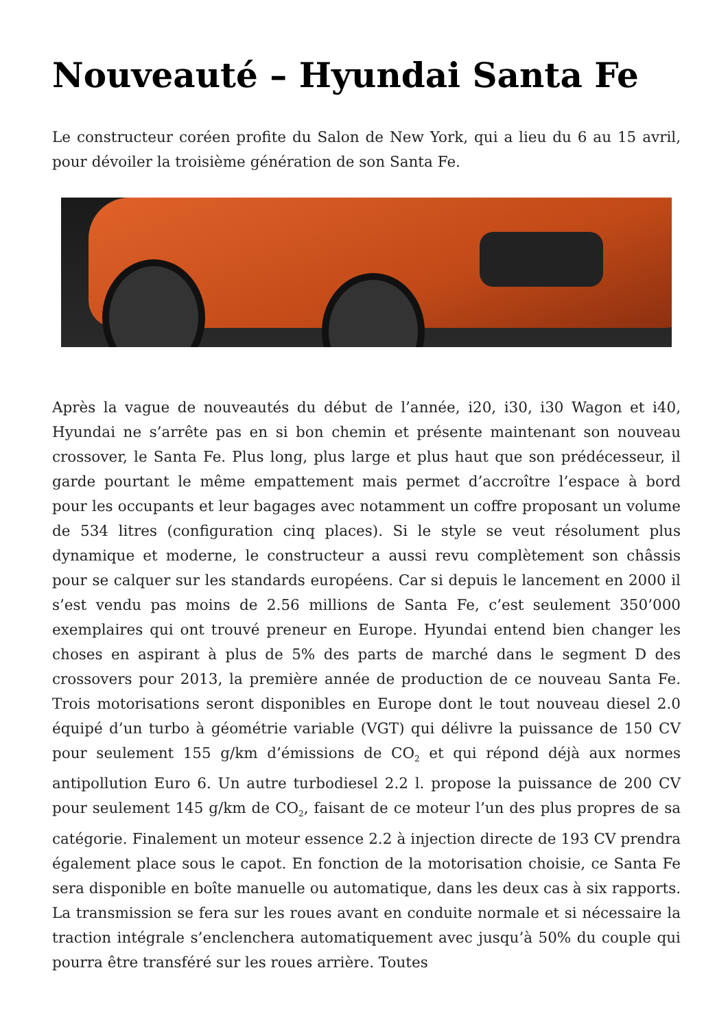Nouveauté – Hyundai Santa Fe
Le constructeur coréen profite du Salon de New York, qui a lieu du 6 au 15 avril, pour dévoiler la troisième génération de son Santa Fe.
Après la vague de nouveautés du début de l’année, i20, i30, i30 Wagon et i40, Hyundai ne s’arrête pas en si bon chemin et présente maintenant son nouveau crossover, le Santa Fe. Plus long, plus large et plus haut que son prédécesseur, il garde pourtant le même empattement mais permet d’accroître l’espace à bord pour les occupants et leur bagages avec notamment un coffre proposant un volume de 534 litres (configuration cinq places). Si le style se veut résolument plus dynamique et moderne, le constructeur a aussi revu complètement son châssis pour se calquer sur les standards européens. Car si depuis le lancement en 2000 il s’est vendu pas moins de 2.56 millions de Santa Fe, c’est seulement 350’000 exemplaires qui ont trouvé preneur en Europe. Hyundai entend bien changer les choses en aspirant à plus de 5% des parts de marché dans le segment D des crossovers pour 2013, la première année de production de ce nouveau Santa Fe. Trois motorisations seront disponibles en Europe dont le tout nouveau diesel 2.0 équipé d’un turbo à géométrie variable (VGT) qui délivre la puissance de 150 CV pour seulement 155 g/km d’émissions de CO<sub>2</sub> et qui répond déjà aux normes antipollution Euro 6. Un autre turbodiesel 2.2 l. propose la puissance de 200 CV pour seulement 145 g/km de CO<sub>2</sub>, faisant de ce moteur l’un des plus propres de sa catégorie. Finalement un moteur essence 2.2 à injection directe de 193 CV prendra également place sous le capot. En fonction de la motorisation choisie, ce Santa Fe sera disponible en boîte manuelle ou automatique, dans les deux cas à six rapports. La transmission se fera sur les roues avant en conduite normale et si nécessaire la traction intégrale s’enclenchera automatiquement avec jusqu’à 50% du couple qui pourra être transféré sur les roues arrière. Toutes